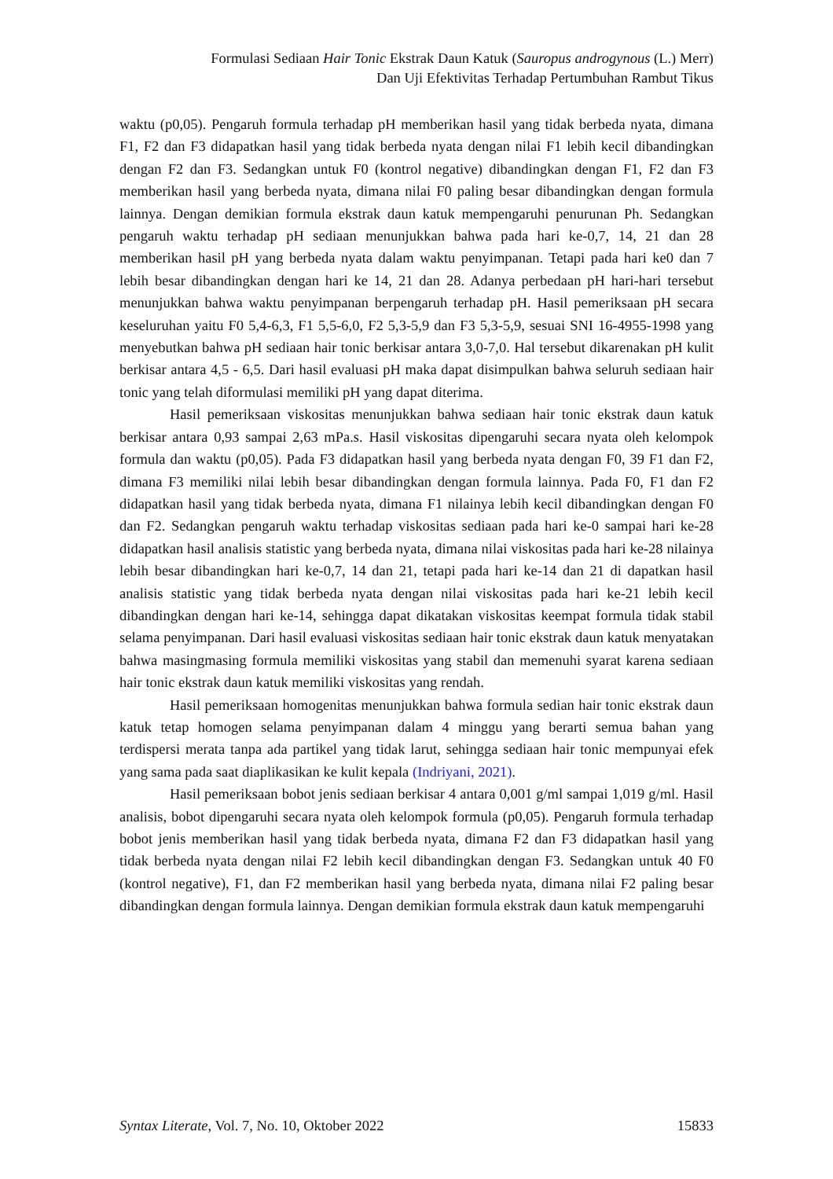Formulasi Sediaan Hair Tonic Ekstrak Daun Katuk (Sauropus androgynous (L.) Merr)
Dan Uji Efektivitas Terhadap Pertumbuhan Rambut Tikus
waktu (p0,05). Pengaruh formula terhadap pH memberikan hasil yang tidak berbeda nyata, dimana F1, F2 dan F3 didapatkan hasil yang tidak berbeda nyata dengan nilai F1 lebih kecil dibandingkan dengan F2 dan F3. Sedangkan untuk F0 (kontrol negative) dibandingkan dengan F1, F2 dan F3 memberikan hasil yang berbeda nyata, dimana nilai F0 paling besar dibandingkan dengan formula lainnya. Dengan demikian formula ekstrak daun katuk mempengaruhi penurunan Ph. Sedangkan pengaruh waktu terhadap pH sediaan menunjukkan bahwa pada hari ke-0,7, 14, 21 dan 28 memberikan hasil pH yang berbeda nyata dalam waktu penyimpanan. Tetapi pada hari ke0 dan 7 lebih besar dibandingkan dengan hari ke 14, 21 dan 28. Adanya perbedaan pH hari-hari tersebut menunjukkan bahwa waktu penyimpanan berpengaruh terhadap pH. Hasil pemeriksaan pH secara keseluruhan yaitu F0 5,4-6,3, F1 5,5-6,0, F2 5,3-5,9 dan F3 5,3-5,9, sesuai SNI 16-4955-1998 yang menyebutkan bahwa pH sediaan hair tonic berkisar antara 3,0-7,0. Hal tersebut dikarenakan pH kulit berkisar antara 4,5 - 6,5. Dari hasil evaluasi pH maka dapat disimpulkan bahwa seluruh sediaan hair tonic yang telah diformulasi memiliki pH yang dapat diterima.
Hasil pemeriksaan viskositas menunjukkan bahwa sediaan hair tonic ekstrak daun katuk berkisar antara 0,93 sampai 2,63 mPa.s. Hasil viskositas dipengaruhi secara nyata oleh kelompok formula dan waktu (p0,05). Pada F3 didapatkan hasil yang berbeda nyata dengan F0, 39 F1 dan F2, dimana F3 memiliki nilai lebih besar dibandingkan dengan formula lainnya. Pada F0, F1 dan F2 didapatkan hasil yang tidak berbeda nyata, dimana F1 nilainya lebih kecil dibandingkan dengan F0 dan F2. Sedangkan pengaruh waktu terhadap viskositas sediaan pada hari ke-0 sampai hari ke-28 didapatkan hasil analisis statistic yang berbeda nyata, dimana nilai viskositas pada hari ke-28 nilainya lebih besar dibandingkan hari ke-0,7, 14 dan 21, tetapi pada hari ke-14 dan 21 di dapatkan hasil analisis statistic yang tidak berbeda nyata dengan nilai viskositas pada hari ke-21 lebih kecil dibandingkan dengan hari ke-14, sehingga dapat dikatakan viskositas keempat formula tidak stabil selama penyimpanan. Dari hasil evaluasi viskositas sediaan hair tonic ekstrak daun katuk menyatakan bahwa masingmasing formula memiliki viskositas yang stabil dan memenuhi syarat karena sediaan hair tonic ekstrak daun katuk memiliki viskositas yang rendah.
Hasil pemeriksaan homogenitas menunjukkan bahwa formula sedian hair tonic ekstrak daun katuk tetap homogen selama penyimpanan dalam 4 minggu yang berarti semua bahan yang terdispersi merata tanpa ada partikel yang tidak larut, sehingga sediaan hair tonic mempunyai efek yang sama pada saat diaplikasikan ke kulit kepala (Indriyani, 2021).
Hasil pemeriksaan bobot jenis sediaan berkisar 4 antara 0,001 g/ml sampai 1,019 g/ml. Hasil analisis, bobot dipengaruhi secara nyata oleh kelompok formula (p0,05). Pengaruh formula terhadap bobot jenis memberikan hasil yang tidak berbeda nyata, dimana F2 dan F3 didapatkan hasil yang tidak berbeda nyata dengan nilai F2 lebih kecil dibandingkan dengan F3. Sedangkan untuk 40 F0 (kontrol negative), F1, dan F2 memberikan hasil yang berbeda nyata, dimana nilai F2 paling besar dibandingkan dengan formula lainnya. Dengan demikian formula ekstrak daun katuk mempengaruhi
Syntax Literate, Vol. 7, No. 10, Oktober 2022 15833